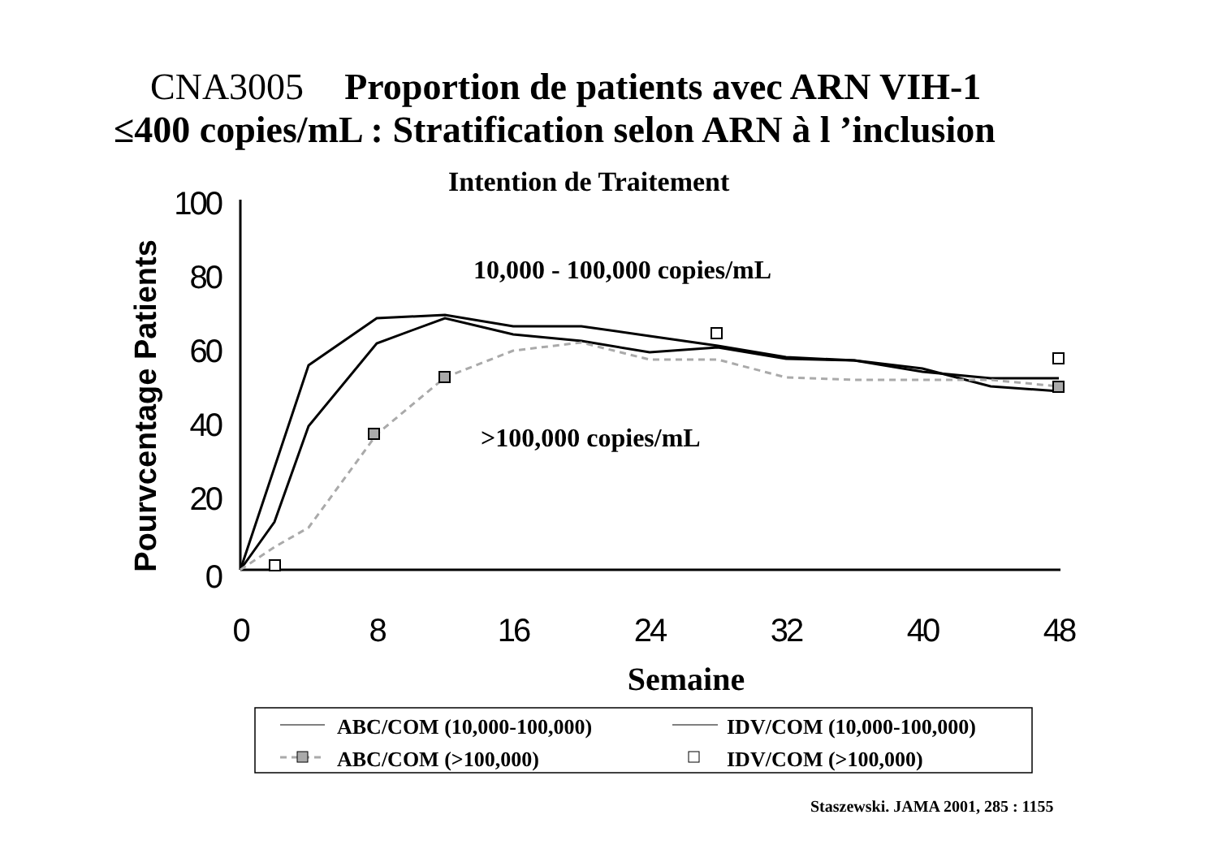CNA3005 Proportion de patients avec ARN VIH-1
≤400 copies/mL : Stratification selon ARN à l ’inclusion
Intention de Traitement
100
80
60
40
20
0
0
8
16
24
32
40
48
Pourvcentage Patients
Semaine
10,000 - 100,000 copies/mL
>100,000 copies/mL
ABC/COM (10,000-100,000)
IDV/COM (10,000-100,000)
ABC/COM (>100,000)
IDV/COM (>100,000)
Staszewski. JAMA 2001, 285 : 1155